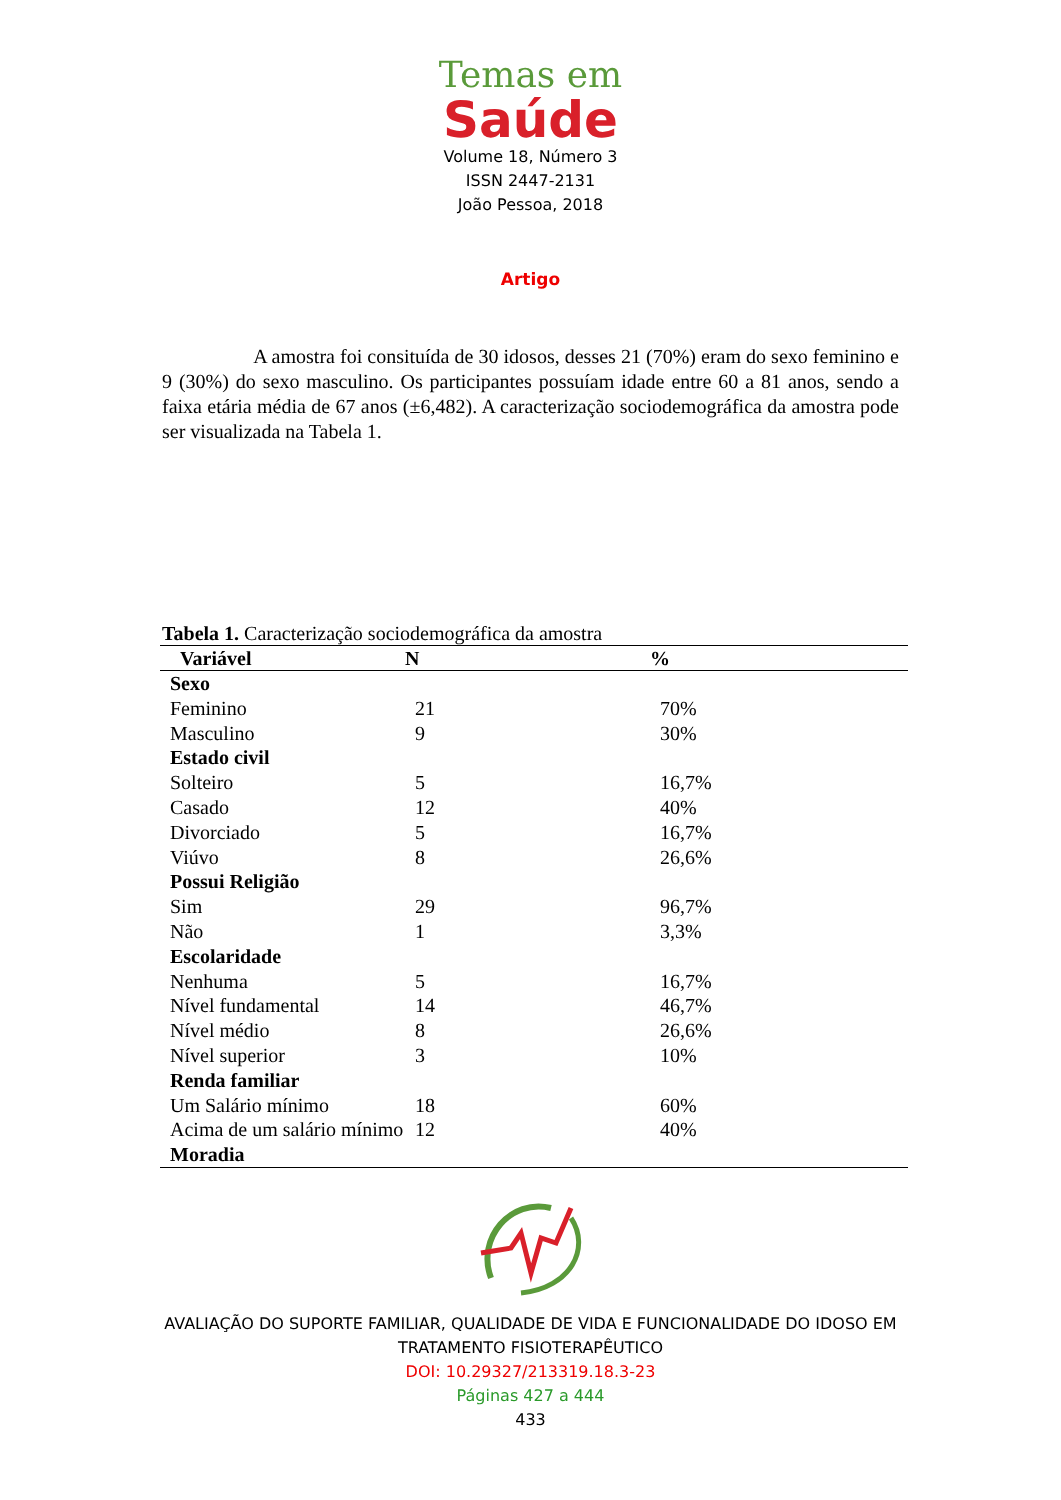Temas em
Saúde
Volume 18, Número 3
ISSN 2447-2131
João Pessoa, 2018
Artigo
A amostra foi consituída de 30 idosos, desses 21 (70%) eram do sexo feminino e 9 (30%) do sexo masculino. Os participantes possuíam idade entre 60 a 81 anos, sendo a faixa etária média de 67 anos (±6,482). A caracterização sociodemográfica da amostra pode ser visualizada na Tabela 1.
Tabela 1. Caracterização sociodemográfica da amostra
| Variável | N | % |
| --- | --- | --- |
| Sexo | | |
| Feminino | 21 | 70% |
| Masculino | 9 | 30% |
| Estado civil | | |
| Solteiro | 5 | 16,7% |
| Casado | 12 | 40% |
| Divorciado | 5 | 16,7% |
| Viúvo | 8 | 26,6% |
| Possui Religião | | |
| Sim | 29 | 96,7% |
| Não | 1 | 3,3% |
| Escolaridade | | |
| Nenhuma | 5 | 16,7% |
| Nível fundamental | 14 | 46,7% |
| Nível médio | 8 | 26,6% |
| Nível superior | 3 | 10% |
| Renda familiar | | |
| Um Salário mínimo | 18 | 60% |
| Acima de um salário mínimo | 12 | 40% |
| Moradia | | |
AVALIAÇÃO DO SUPORTE FAMILIAR, QUALIDADE DE VIDA E FUNCIONALIDADE DO IDOSO EM
TRATAMENTO FISIOTERAPÊUTICO
DOI: 10.29327/213319.18.3-23
Páginas 427 a 444
433